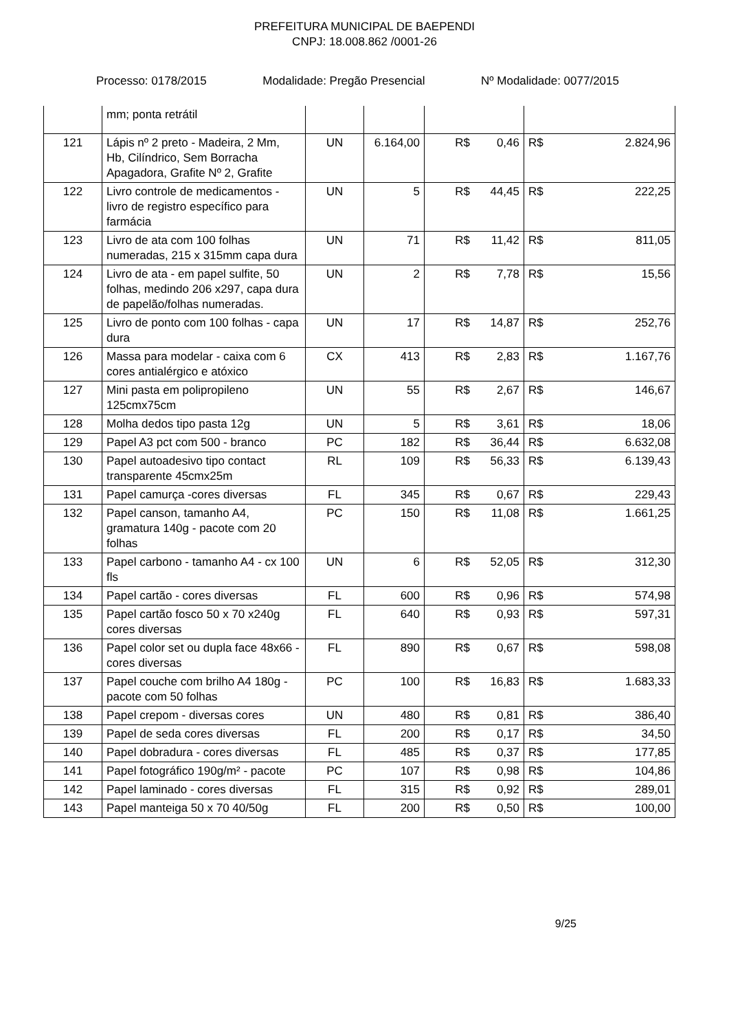PREFEITURA MUNICIPAL DE BAEPENDI
CNPJ: 18.008.862 /0001-26
Processo: 0178/2015 Modalidade: Pregão Presencial Nº Modalidade: 0077/2015
| | mm; ponta retrátil | | | | | | |
| 121 | Lápis nº 2 preto - Madeira, 2 Mm, Hb, Cilíndrico, Sem Borracha Apagadora, Grafite Nº 2, Grafite | UN | 6.164,00 | R$ | 0,46 | R$ | 2.824,96 |
| 122 | Livro controle de medicamentos - livro de registro específico para farmácia | UN | 5 | R$ | 44,45 | R$ | 222,25 |
| 123 | Livro de ata com 100 folhas numeradas, 215 x 315mm capa dura | UN | 71 | R$ | 11,42 | R$ | 811,05 |
| 124 | Livro de ata - em papel sulfite, 50 folhas, medindo 206 x297, capa dura de papelão/folhas numeradas. | UN | 2 | R$ | 7,78 | R$ | 15,56 |
| 125 | Livro de ponto com 100 folhas - capa dura | UN | 17 | R$ | 14,87 | R$ | 252,76 |
| 126 | Massa para modelar - caixa com 6 cores antialérgico e atóxico | CX | 413 | R$ | 2,83 | R$ | 1.167,76 |
| 127 | Mini pasta em polipropileno 125cmx75cm | UN | 55 | R$ | 2,67 | R$ | 146,67 |
| 128 | Molha dedos tipo pasta 12g | UN | 5 | R$ | 3,61 | R$ | 18,06 |
| 129 | Papel A3 pct com 500 - branco | PC | 182 | R$ | 36,44 | R$ | 6.632,08 |
| 130 | Papel autoadesivo tipo contact transparente 45cmx25m | RL | 109 | R$ | 56,33 | R$ | 6.139,43 |
| 131 | Papel camurça -cores diversas | FL | 345 | R$ | 0,67 | R$ | 229,43 |
| 132 | Papel canson, tamanho A4, gramatura 140g - pacote com 20 folhas | PC | 150 | R$ | 11,08 | R$ | 1.661,25 |
| 133 | Papel carbono - tamanho A4 - cx 100 fls | UN | 6 | R$ | 52,05 | R$ | 312,30 |
| 134 | Papel cartão - cores diversas | FL | 600 | R$ | 0,96 | R$ | 574,98 |
| 135 | Papel cartão fosco 50 x 70 x240g cores diversas | FL | 640 | R$ | 0,93 | R$ | 597,31 |
| 136 | Papel color set ou dupla face 48x66 - cores diversas | FL | 890 | R$ | 0,67 | R$ | 598,08 |
| 137 | Papel couche com brilho A4 180g - pacote com 50 folhas | PC | 100 | R$ | 16,83 | R$ | 1.683,33 |
| 138 | Papel crepom - diversas cores | UN | 480 | R$ | 0,81 | R$ | 386,40 |
| 139 | Papel de seda cores diversas | FL | 200 | R$ | 0,17 | R$ | 34,50 |
| 140 | Papel dobradura - cores diversas | FL | 485 | R$ | 0,37 | R$ | 177,85 |
| 141 | Papel fotográfico 190g/m² - pacote | PC | 107 | R$ | 0,98 | R$ | 104,86 |
| 142 | Papel laminado - cores diversas | FL | 315 | R$ | 0,92 | R$ | 289,01 |
| 143 | Papel manteiga 50 x 70 40/50g | FL | 200 | R$ | 0,50 | R$ | 100,00 |
9/25